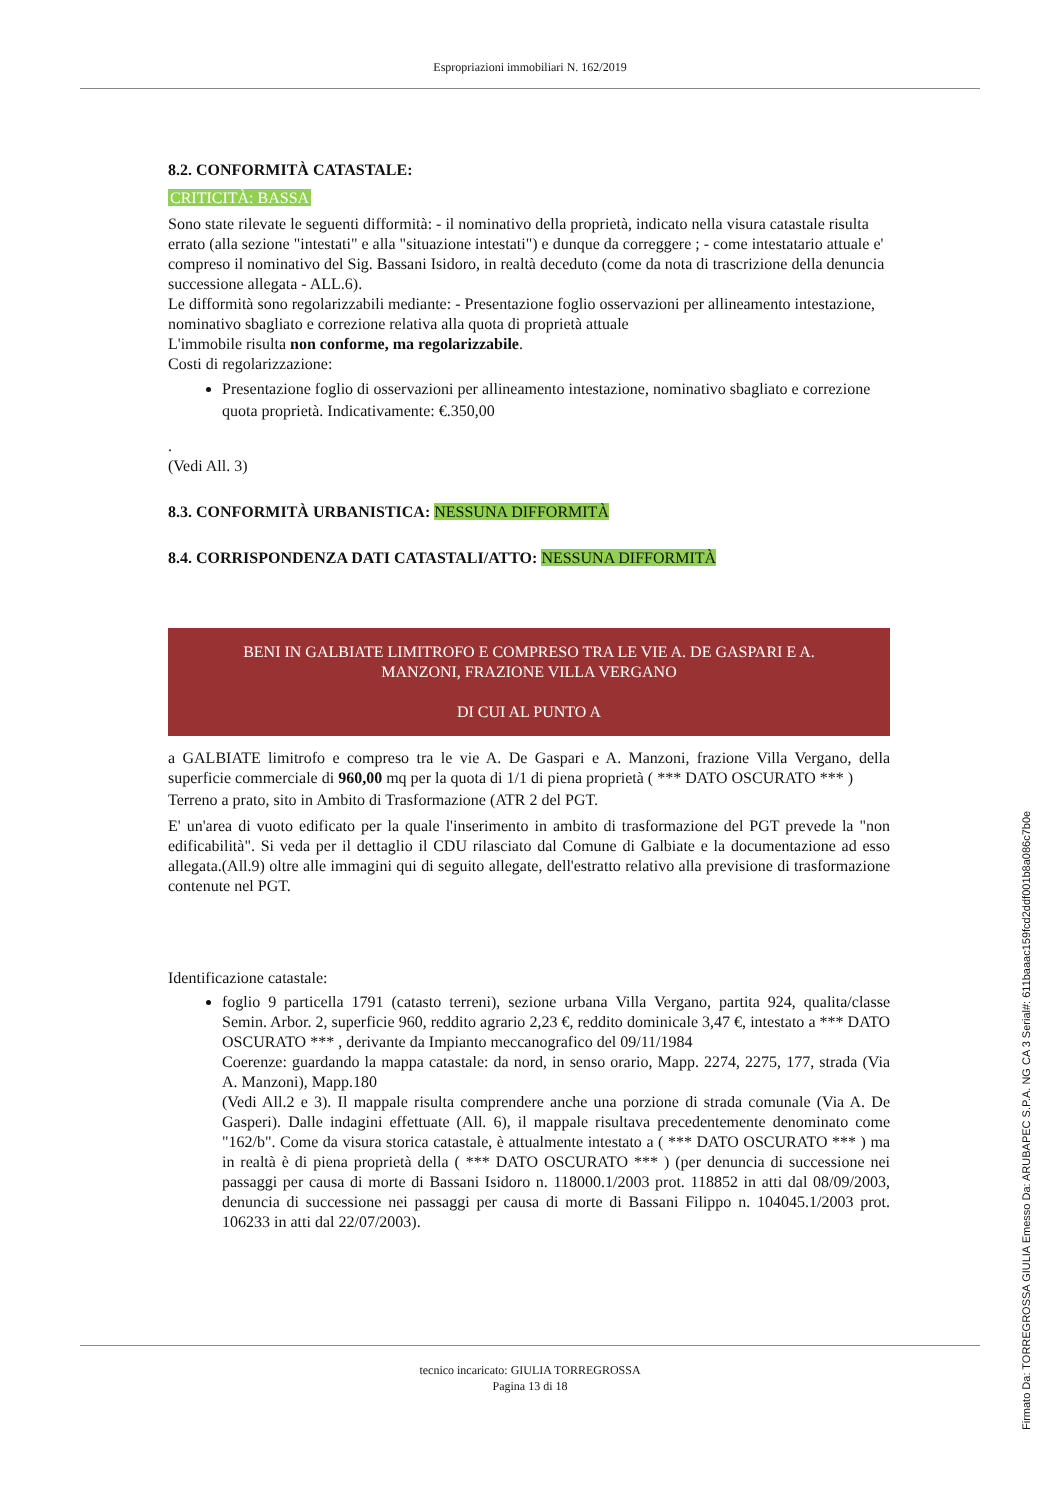Espropriazioni immobiliari N. 162/2019
8.2. CONFORMITÀ CATASTALE:
CRITICITÀ: BASSA
Sono state rilevate le seguenti difformità: - il nominativo della proprietà, indicato nella visura catastale risulta errato (alla sezione "intestati" e alla "situazione intestati") e dunque da correggere ; - come intestatario attuale e' compreso il nominativo del Sig. Bassani Isidoro, in realtà deceduto (come da nota di trascrizione della denuncia successione allegata - ALL.6).
Le difformità sono regolarizzabili mediante: - Presentazione foglio osservazioni per allineamento intestazione, nominativo sbagliato e correzione relativa alla quota di proprietà attuale
L'immobile risulta non conforme, ma regolarizzabile.
Costi di regolarizzazione:
Presentazione foglio di osservazioni per allineamento intestazione, nominativo sbagliato e correzione quota proprietà. Indicativamente: €.350,00
.
(Vedi All. 3)
8.3. CONFORMITÀ URBANISTICA: NESSUNA DIFFORMITÀ
8.4. CORRISPONDENZA DATI CATASTALI/ATTO: NESSUNA DIFFORMITÀ
BENI IN GALBIATE LIMITROFO E COMPRESO TRA LE VIE A. DE GASPARI E A. MANZONI, FRAZIONE VILLA VERGANO
DI CUI AL PUNTO A
a GALBIATE limitrofo e compreso tra le vie A. De Gaspari e A. Manzoni, frazione Villa Vergano, della superficie commerciale di 960,00 mq per la quota di 1/1 di piena proprietà ( *** DATO OSCURATO *** )
Terreno a prato, sito in Ambito di Trasformazione (ATR 2 del PGT.
E' un'area di vuoto edificato per la quale l'inserimento in ambito di trasformazione del PGT prevede la "non edificabilità". Si veda per il dettaglio il CDU rilasciato dal Comune di Galbiate e la documentazione ad esso allegata.(All.9) oltre alle immagini qui di seguito allegate, dell'estratto relativo alla previsione di trasformazione contenute nel PGT.
Identificazione catastale:
foglio 9 particella 1791 (catasto terreni), sezione urbana Villa Vergano, partita 924, qualita/classe Semin. Arbor. 2, superficie 960, reddito agrario 2,23 €, reddito dominicale 3,47 €, intestato a *** DATO OSCURATO *** , derivante da Impianto meccanografico del 09/11/1984
Coerenze: guardando la mappa catastale: da nord, in senso orario, Mapp. 2274, 2275, 177, strada (Via A. Manzoni), Mapp.180
(Vedi All.2 e 3). Il mappale risulta comprendere anche una porzione di strada comunale (Via A. De Gasperi). Dalle indagini effettuate (All. 6), il mappale risultava precedentemente denominato come "162/b". Come da visura storica catastale, è attualmente intestato a ( *** DATO OSCURATO *** ) ma in realtà è di piena proprietà della ( *** DATO OSCURATO *** ) (per denuncia di successione nei passaggi per causa di morte di Bassani Isidoro n. 118000.1/2003 prot. 118852 in atti dal 08/09/2003, denuncia di successione nei passaggi per causa di morte di Bassani Filippo n. 104045.1/2003 prot. 106233 in atti dal 22/07/2003).
tecnico incaricato: GIULIA TORREGROSSA
Pagina 13 di 18
Firmato Da: TORREGROSSA GIULIA Emesso Da: ARUBAPEC S.P.A. NG CA 3 Serial#: 611baaac159fcd2ddf001b8a086c7b0e